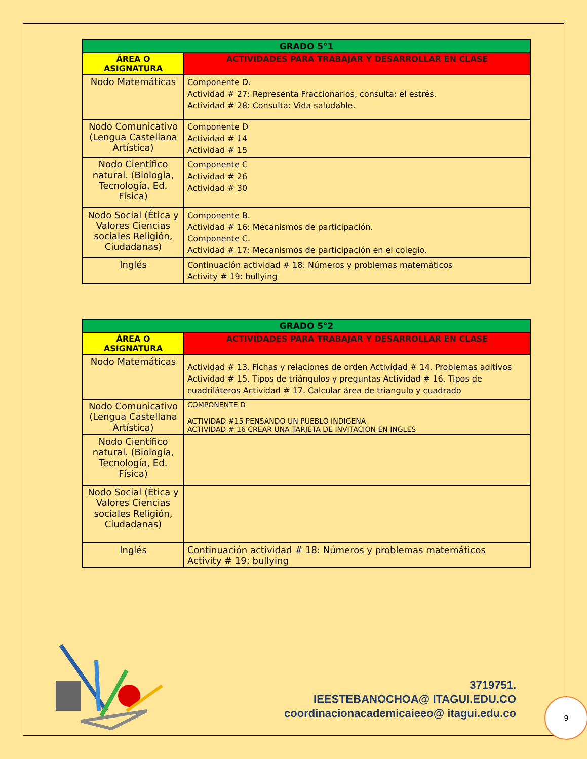| GRADO 5°1 | |
| --- | --- |
| ÁREA O ASIGNATURA | ACTIVIDADES PARA TRABAJAR Y DESARROLLAR EN CLASE |
| Nodo Matemáticas | Componente D. Actividad # 27: Representa Fraccionarios, consulta: el estrés. Actividad # 28: Consulta: Vida saludable. |
| Nodo Comunicativo (Lengua Castellana Artística) | Componente D Actividad # 14 Actividad # 15 |
| Nodo Científico natural. (Biología, Tecnología, Ed. Física) | Componente C Actividad # 26 Actividad # 30 |
| Nodo Social (Ética y Valores Ciencias sociales Religión, Ciudadanas) | Componente B. Actividad # 16: Mecanismos de participación. Componente C. Actividad # 17: Mecanismos de participación en el colegio. |
| Inglés | Continuación actividad # 18: Números y problemas matemáticos Activity # 19: bullying |
| GRADO 5°2 | |
| --- | --- |
| ÁREA O ASIGNATURA | ACTIVIDADES PARA TRABAJAR Y DESARROLLAR EN CLASE |
| Nodo Matemáticas | Actividad # 13. Fichas y relaciones de orden Actividad # 14. Problemas aditivos Actividad # 15. Tipos de triángulos y preguntas Actividad # 16. Tipos de cuadriláteros Actividad # 17. Calcular área de triangulo y cuadrado |
| Nodo Comunicativo (Lengua Castellana Artística) | COMPONENTE D ACTIVIDAD #15 PENSANDO UN PUEBLO INDIGENA ACTIVIDAD # 16 CREAR UNA TARJETA DE INVITACION EN INGLES |
| Nodo Científico natural. (Biología, Tecnología, Ed. Física) | |
| Nodo Social (Ética y Valores Ciencias sociales Religión, Ciudadanas) | |
| Inglés | Continuación actividad # 18: Números y problemas matemáticos Activity # 19: bullying |
3719751.
IEESTEBANOCHOA@ ITAGUI.EDU.CO
coordinacionacademicaieeo@ itagui.edu.co
9